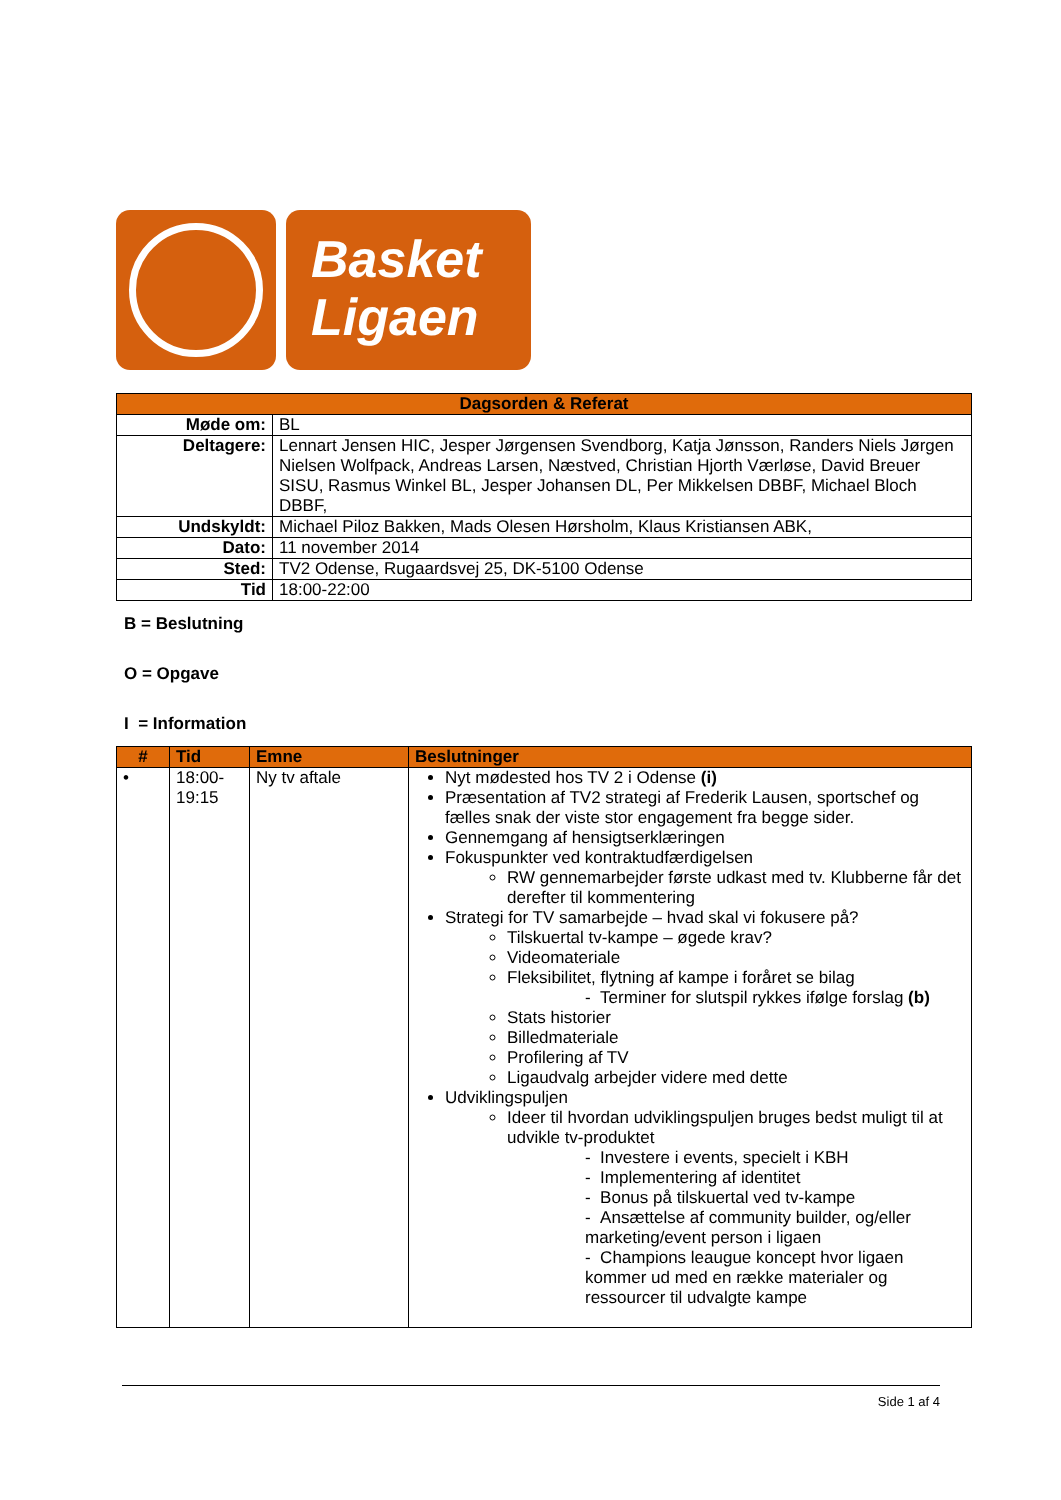Basket
Ligaen
| Dagsorden & Referat | |
| --- | --- |
| Møde om: | BL |
| Deltagere: | Lennart Jensen HIC, Jesper Jørgensen Svendborg, Katja Jønsson, Randers Niels Jørgen Nielsen Wolfpack, Andreas Larsen, Næstved, Christian Hjorth Værløse, David Breuer SISU, Rasmus Winkel BL, Jesper Johansen DL, Per Mikkelsen DBBF, Michael Bloch DBBF, |
| Undskyldt: | Michael Piloz Bakken, Mads Olesen Hørsholm, Klaus Kristiansen ABK, |
| Dato: | 11 november 2014 |
| Sted: | TV2 Odense, Rugaardsvej 25, DK-5100 Odense |
| Tid | 18:00-22:00 |
B = Beslutning
O = Opgave
I = Information
| # | Tid | Emne | Beslutninger |
| --- | --- | --- | --- |
| • | 18:00- 19:15 | Ny tv aftale | Nyt mødested hos TV 2 i Odense (i) Præsentation af TV2 strategi af Frederik Lausen, sportschef og fælles snak der viste stor engagement fra begge sider. Gennemgang af hensigtserklæringen Fokuspunkter ved kontraktudfærdigelsen RW gennemarbejder første udkast med tv. Klubberne får det derefter til kommentering Strategi for TV samarbejde – hvad skal vi fokusere på? Tilskuertal tv-kampe – øgede krav? Videomateriale Fleksibilitet, flytning af kampe i foråret se bilag - Terminer for slutspil rykkes ifølge forslag (b) Stats historier Billedmateriale Profilering af TV Ligaudvalg arbejder videre med dette Udviklingspuljen Ideer til hvordan udviklingspuljen bruges bedst muligt til at udvikle tv-produktet - Investere i events, specielt i KBH - Implementering af identitet - Bonus på tilskuertal ved tv-kampe - Ansættelse af community builder, og/eller marketing/event person i ligaen - Champions leaugue koncept hvor ligaen kommer ud med en række materialer og ressourcer til udvalgte kampe |
Side 1 af 4